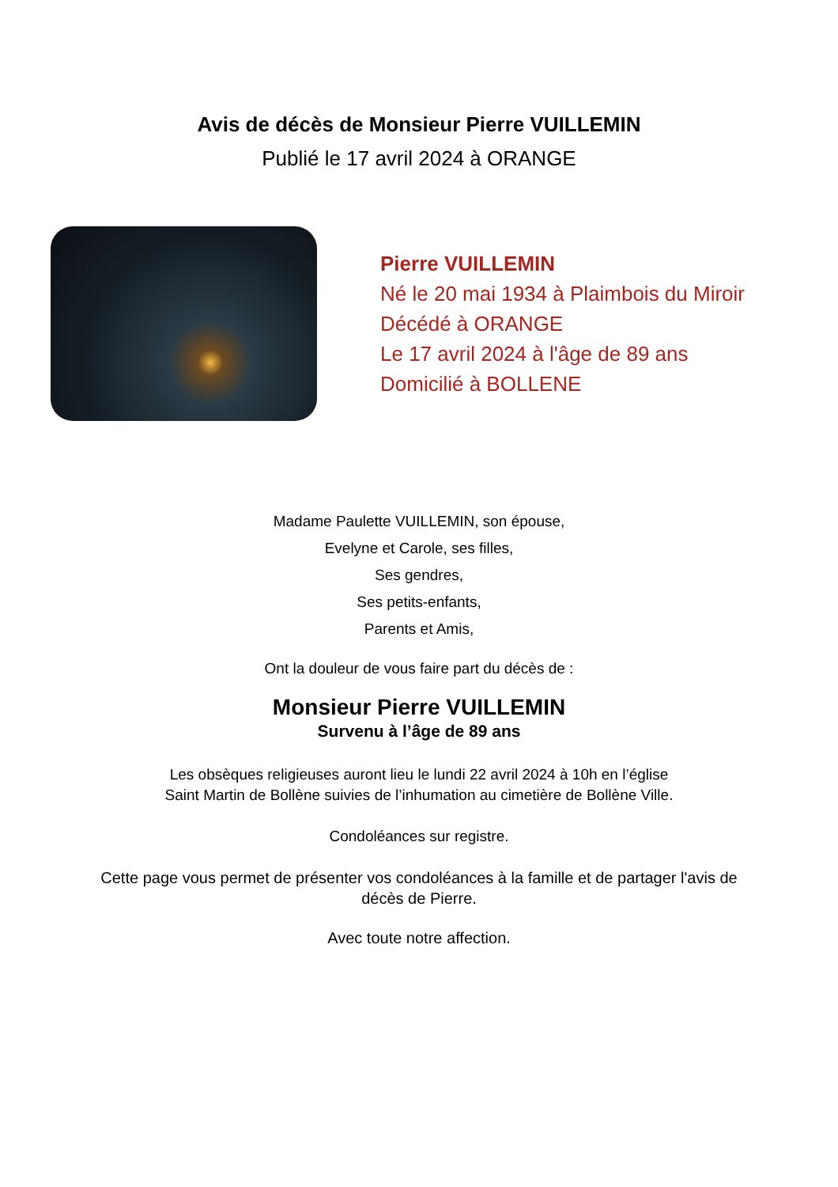Avis de décès de Monsieur Pierre VUILLEMIN
Publié le 17 avril 2024 à ORANGE
Pierre VUILLEMIN
Né le 20 mai 1934 à Plaimbois du Miroir
Décédé à ORANGE
Le 17 avril 2024 à l'âge de 89 ans
Domicilié à BOLLENE
Madame Paulette VUILLEMIN, son épouse,
Evelyne et Carole, ses filles,
Ses gendres,
Ses petits-enfants,
Parents et Amis,
Ont la douleur de vous faire part du décès de :
Monsieur Pierre VUILLEMIN
Survenu à l’âge de 89 ans
Les obsèques religieuses auront lieu le lundi 22 avril 2024 à 10h en l’église Saint Martin de Bollène suivies de l’inhumation au cimetière de Bollène Ville.
Condoléances sur registre.
Cette page vous permet de présenter vos condoléances à la famille et de partager l'avis de décès de Pierre.
Avec toute notre affection.